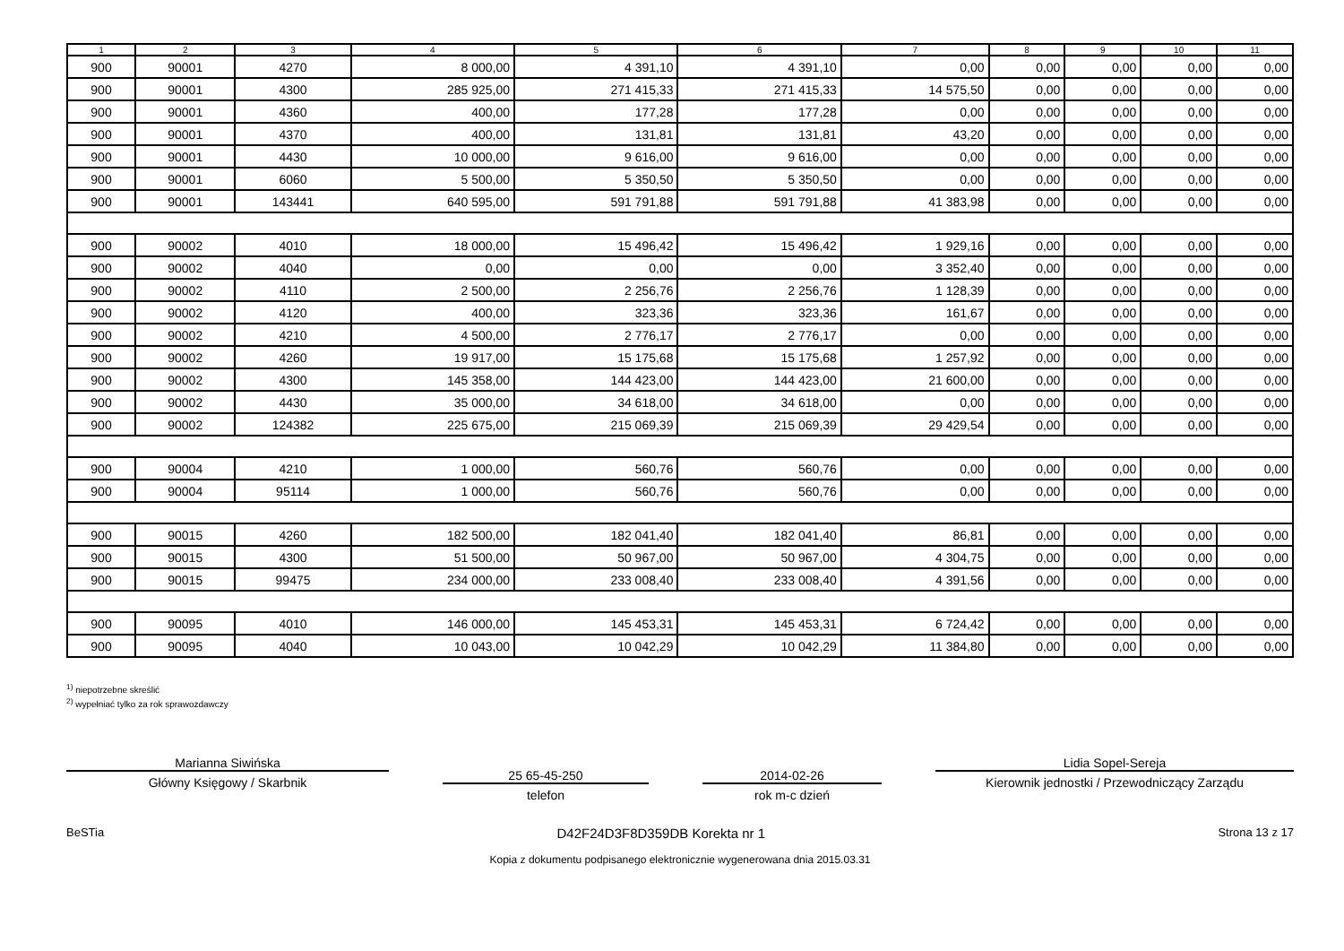| 1 | 2 | 3 | 4 | 5 | 6 | 7 | 8 | 9 | 10 | 11 |
| --- | --- | --- | --- | --- | --- | --- | --- | --- | --- | --- |
| 900 | 90001 | 4270 | 8 000,00 | 4 391,10 | 4 391,10 | 0,00 | 0,00 | 0,00 | 0,00 | 0,00 |
| 900 | 90001 | 4300 | 285 925,00 | 271 415,33 | 271 415,33 | 14 575,50 | 0,00 | 0,00 | 0,00 | 0,00 |
| 900 | 90001 | 4360 | 400,00 | 177,28 | 177,28 | 0,00 | 0,00 | 0,00 | 0,00 | 0,00 |
| 900 | 90001 | 4370 | 400,00 | 131,81 | 131,81 | 43,20 | 0,00 | 0,00 | 0,00 | 0,00 |
| 900 | 90001 | 4430 | 10 000,00 | 9 616,00 | 9 616,00 | 0,00 | 0,00 | 0,00 | 0,00 | 0,00 |
| 900 | 90001 | 6060 | 5 500,00 | 5 350,50 | 5 350,50 | 0,00 | 0,00 | 0,00 | 0,00 | 0,00 |
| 900 | 90001 | 143441 | 640 595,00 | 591 791,88 | 591 791,88 | 41 383,98 | 0,00 | 0,00 | 0,00 | 0,00 |
| 900 | 90002 | 4010 | 18 000,00 | 15 496,42 | 15 496,42 | 1 929,16 | 0,00 | 0,00 | 0,00 | 0,00 |
| 900 | 90002 | 4040 | 0,00 | 0,00 | 0,00 | 3 352,40 | 0,00 | 0,00 | 0,00 | 0,00 |
| 900 | 90002 | 4110 | 2 500,00 | 2 256,76 | 2 256,76 | 1 128,39 | 0,00 | 0,00 | 0,00 | 0,00 |
| 900 | 90002 | 4120 | 400,00 | 323,36 | 323,36 | 161,67 | 0,00 | 0,00 | 0,00 | 0,00 |
| 900 | 90002 | 4210 | 4 500,00 | 2 776,17 | 2 776,17 | 0,00 | 0,00 | 0,00 | 0,00 | 0,00 |
| 900 | 90002 | 4260 | 19 917,00 | 15 175,68 | 15 175,68 | 1 257,92 | 0,00 | 0,00 | 0,00 | 0,00 |
| 900 | 90002 | 4300 | 145 358,00 | 144 423,00 | 144 423,00 | 21 600,00 | 0,00 | 0,00 | 0,00 | 0,00 |
| 900 | 90002 | 4430 | 35 000,00 | 34 618,00 | 34 618,00 | 0,00 | 0,00 | 0,00 | 0,00 | 0,00 |
| 900 | 90002 | 124382 | 225 675,00 | 215 069,39 | 215 069,39 | 29 429,54 | 0,00 | 0,00 | 0,00 | 0,00 |
| 900 | 90004 | 4210 | 1 000,00 | 560,76 | 560,76 | 0,00 | 0,00 | 0,00 | 0,00 | 0,00 |
| 900 | 90004 | 95114 | 1 000,00 | 560,76 | 560,76 | 0,00 | 0,00 | 0,00 | 0,00 | 0,00 |
| 900 | 90015 | 4260 | 182 500,00 | 182 041,40 | 182 041,40 | 86,81 | 0,00 | 0,00 | 0,00 | 0,00 |
| 900 | 90015 | 4300 | 51 500,00 | 50 967,00 | 50 967,00 | 4 304,75 | 0,00 | 0,00 | 0,00 | 0,00 |
| 900 | 90015 | 99475 | 234 000,00 | 233 008,40 | 233 008,40 | 4 391,56 | 0,00 | 0,00 | 0,00 | 0,00 |
| 900 | 90095 | 4010 | 146 000,00 | 145 453,31 | 145 453,31 | 6 724,42 | 0,00 | 0,00 | 0,00 | 0,00 |
| 900 | 90095 | 4040 | 10 043,00 | 10 042,29 | 10 042,29 | 11 384,80 | 0,00 | 0,00 | 0,00 | 0,00 |
<sup>1)</sup> niepotrzebne skreślić
<sup>2)</sup> wypełniać tylko za rok sprawozdawczy
Marianna Siwińska
Główny Księgowy / Skarbnik
25 65-45-250
telefon
2014-02-26
rok m-c dzień
Lidia Sopel-Sereja
Kierownik jednostki / Przewodniczący Zarządu
BeSTia D42F24D3F8D359DB Korekta nr 1 Strona 13 z 17
Kopia z dokumentu podpisanego elektronicznie wygenerowana dnia 2015.03.31